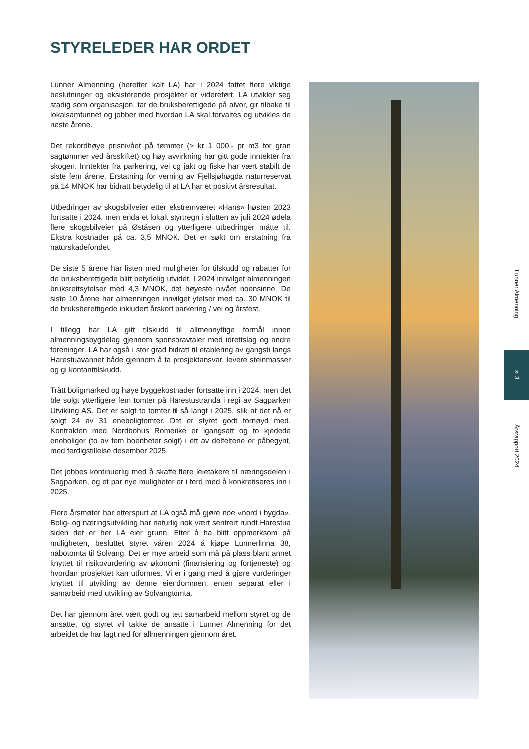STYRELEDER HAR ORDET
Lunner Almenning (heretter kalt LA) har i 2024 fattet flere viktige beslutninger og eksisterende prosjekter er videreført. LA utvikler seg stadig som organisasjon, tar de bruksberettigede på alvor, gir tilbake til lokalsamfunnet og jobber med hvordan LA skal forvaltes og utvikles de neste årene.
Det rekordhøye prisnivået på tømmer (> kr 1 000,- pr m3 for gran sagtømmer ved årsskiftet) og høy avvirkning har gitt gode inntekter fra skogen. Inntekter fra parkering, vei og jakt og fiske har vært stabilt de siste fem årene. Erstatning for verning av Fjellsjøhøgda naturreservat på 14 MNOK har bidratt betydelig til at LA har et positivt årsresultat.
Utbedringer av skogsbilveier etter ekstremværet «Hans» høsten 2023 fortsatte i 2024, men enda et lokalt styrtregn i slutten av juli 2024 ødela flere skogsbilveier på Øståsen og ytterligere utbedringer måtte til. Ekstra kostnader på ca. 3,5 MNOK. Det er søkt om erstatning fra naturskadefondet.
De siste 5 årene har listen med muligheter for tilskudd og rabatter for de bruksberettigede blitt betydelig utvidet. I 2024 innvilget almenningen bruksrettsytelser med 4,3 MNOK, det høyeste nivået noensinne. De siste 10 årene har almenningen innvilget ytelser med ca. 30 MNOK til de bruksberettigede inkludert årskort parkering / vei og årsfest.
I tillegg har LA gitt tilskudd til allmennyttige formål innen almenningsbygdelag gjennom sponsoravtaler med idrettslag og andre foreninger. LA har også i stor grad bidratt til etablering av gangsti langs Harestuavannet både gjennom å ta prosjektansvar, levere steinmasser og gi kontanttilskudd.
Trått boligmarked og høye byggekostnader fortsatte inn i 2024, men det ble solgt ytterligere fem tomter på Harestustranda i regi av Sagparken Utvikling AS. Det er solgt to tomter til så langt i 2025, slik at det nå er solgt 24 av 31 eneboligtomter. Det er styret godt fornøyd med. Kontrakten med Nordbohus Romerike er igangsatt og to kjedede eneboliger (to av fem boenheter solgt) i ett av delfeltene er påbegynt, med ferdigstillelse desember 2025.
Det jobbes kontinuerlig med å skaffe flere leietakere til næringsdelen i Sagparken, og et par nye muligheter er i ferd med å konkretiseres inn i 2025.
Flere årsmøter har etterspurt at LA også må gjøre noe «nord i bygda». Bolig- og næringsutvikling har naturlig nok vært sentrert rundt Harestua siden det er her LA eier grunn. Etter å ha blitt oppmerksom på muligheten, besluttet styret våren 2024 å kjøpe Lunnerlinna 38, nabotomta til Solvang. Det er mye arbeid som må på plass blant annet knyttet til risikovurdering av økonomi (finansiering og fortjeneste) og hvordan prosjektet kan utformes. Vi er i gang med å gjøre vurderinger knyttet til utvikling av denne eiendommen, enten separat eller i samarbeid med utvikling av Solvangtomta.
Det har gjennom året vært godt og tett samarbeid mellom styret og de ansatte, og styret vil takke de ansatte i Lunner Almenning for det arbeidet de har lagt ned for allmenningen gjennom året.
Lunner Almenning
s. 3
Årsrapport 2024